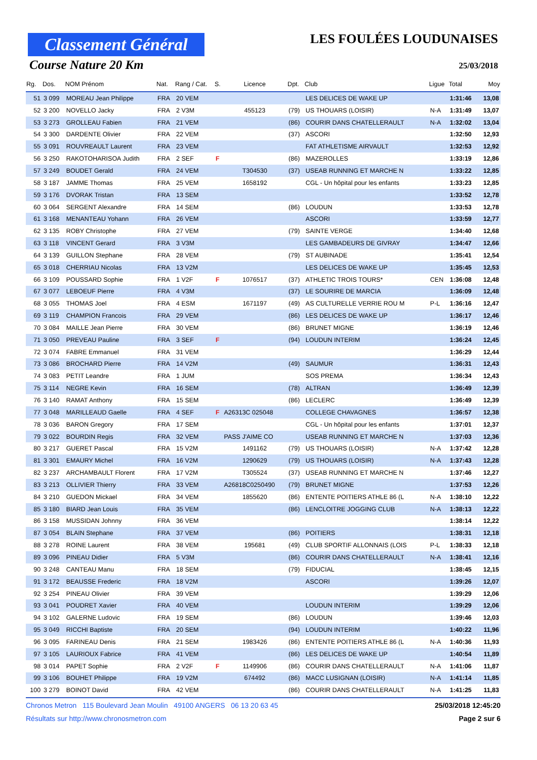Classement Général
LES FOULÉES LOUDUNAISES
Course Nature 20 Km 25/03/2018
| Rg. | Dos. | NOM Prénom | Nat. | Rang / Cat. | S. | Licence | Dpt. | Club | Ligue | Total | Moy |
| --- | --- | --- | --- | --- | --- | --- | --- | --- | --- | --- | --- |
| 51 | 3 099 | MOREAU Jean Philippe | FRA | 20 VEM | | | | LES DELICES DE WAKE UP | | 1:31:46 | 13,08 |
| 52 | 3 200 | NOVELLO Jacky | FRA | 2 V3M | | 455123 | (79) | US THOUARS (LOISIR) | N-A | 1:31:49 | 13,07 |
| 53 | 3 273 | GROLLEAU Fabien | FRA | 21 VEM | | | (86) | COURIR DANS CHATELLERAULT | N-A | 1:32:02 | 13,04 |
| 54 | 3 300 | DARDENTE Olivier | FRA | 22 VEM | | | (37) | ASCORI | | 1:32:50 | 12,93 |
| 55 | 3 091 | ROUVREAULT Laurent | FRA | 23 VEM | | | | FAT ATHLETISME AIRVAULT | | 1:32:53 | 12,92 |
| 56 | 3 250 | RAKOTOHARISOA Judith | FRA | 2 SEF | F | | (86) | MAZEROLLES | | 1:33:19 | 12,86 |
| 57 | 3 249 | BOUDET Gerald | FRA | 24 VEM | | T304530 | (37) | USEAB RUNNING ET MARCHE N | | 1:33:22 | 12,85 |
| 58 | 3 187 | JAMME Thomas | FRA | 25 VEM | | 1658192 | | CGL - Un hôpital pour les enfants | | 1:33:23 | 12,85 |
| 59 | 3 176 | DVORAK Tristan | FRA | 13 SEM | | | | | | 1:33:52 | 12,78 |
| 60 | 3 064 | SERGENT Alexandre | FRA | 14 SEM | | | (86) | LOUDUN | | 1:33:53 | 12,78 |
| 61 | 3 168 | MENANTEAU Yohann | FRA | 26 VEM | | | | ASCORI | | 1:33:59 | 12,77 |
| 62 | 3 135 | ROBY Christophe | FRA | 27 VEM | | | (79) | SAINTE VERGE | | 1:34:40 | 12,68 |
| 63 | 3 118 | VINCENT Gerard | FRA | 3 V3M | | | | LES GAMBADEURS DE GIVRAY | | 1:34:47 | 12,66 |
| 64 | 3 139 | GUILLON Stephane | FRA | 28 VEM | | | (79) | ST AUBINADE | | 1:35:41 | 12,54 |
| 65 | 3 018 | CHERRIAU Nicolas | FRA | 13 V2M | | | | LES DELICES DE WAKE UP | | 1:35:45 | 12,53 |
| 66 | 3 109 | POUSSARD Sophie | FRA | 1 V2F | F | 1076517 | (37) | ATHLETIC TROIS TOURS* | CEN | 1:36:08 | 12,48 |
| 67 | 3 077 | LEBOEUF Pierre | FRA | 4 V3M | | | (37) | LE SOURIRE DE MARCIA | | 1:36:09 | 12,48 |
| 68 | 3 055 | THOMAS Joel | FRA | 4 ESM | | 1671197 | (49) | AS CULTURELLE VERRIE ROU M | P-L | 1:36:16 | 12,47 |
| 69 | 3 119 | CHAMPION Francois | FRA | 29 VEM | | | (86) | LES DELICES DE WAKE UP | | 1:36:17 | 12,46 |
| 70 | 3 084 | MAILLE Jean Pierre | FRA | 30 VEM | | | (86) | BRUNET MIGNE | | 1:36:19 | 12,46 |
| 71 | 3 050 | PREVEAU Pauline | FRA | 3 SEF | F | | (94) | LOUDUN INTERIM | | 1:36:24 | 12,45 |
| 72 | 3 074 | FABRE Emmanuel | FRA | 31 VEM | | | | | | 1:36:29 | 12,44 |
| 73 | 3 086 | BROCHARD Pierre | FRA | 14 V2M | | | (49) | SAUMUR | | 1:36:31 | 12,43 |
| 74 | 3 083 | PETIT Leandre | FRA | 1 JUM | | | | SOS PREMA | | 1:36:34 | 12,43 |
| 75 | 3 114 | NEGRE Kevin | FRA | 16 SEM | | | (78) | ALTRAN | | 1:36:49 | 12,39 |
| 76 | 3 140 | RAMAT Anthony | FRA | 15 SEM | | | (86) | LECLERC | | 1:36:49 | 12,39 |
| 77 | 3 048 | MARILLEAUD Gaelle | FRA | 4 SEF | F | A26313C 025048 | | COLLEGE CHAVAGNES | | 1:36:57 | 12,38 |
| 78 | 3 036 | BARON Gregory | FRA | 17 SEM | | | | CGL - Un hôpital pour les enfants | | 1:37:01 | 12,37 |
| 79 | 3 022 | BOURDIN Regis | FRA | 32 VEM | | PASS J'AIME CO | | USEAB RUNNING ET MARCHE N | | 1:37:03 | 12,36 |
| 80 | 3 217 | GUERET Pascal | FRA | 15 V2M | | 1491162 | (79) | US THOUARS (LOISIR) | N-A | 1:37:42 | 12,28 |
| 81 | 3 301 | EMAURY Michel | FRA | 16 V2M | | 1290629 | (79) | US THOUARS (LOISIR) | N-A | 1:37:43 | 12,28 |
| 82 | 3 237 | ARCHAMBAULT Florent | FRA | 17 V2M | | T305524 | (37) | USEAB RUNNING ET MARCHE N | | 1:37:46 | 12,27 |
| 83 | 3 213 | OLLIVIER Thierry | FRA | 33 VEM | | A26818C0250490 | (79) | BRUNET MIGNE | | 1:37:53 | 12,26 |
| 84 | 3 210 | GUEDON Mickael | FRA | 34 VEM | | 1855620 | (86) | ENTENTE POITIERS ATHLE 86 (L | N-A | 1:38:10 | 12,22 |
| 85 | 3 180 | BIARD Jean Louis | FRA | 35 VEM | | | (86) | LENCLOITRE JOGGING CLUB | N-A | 1:38:13 | 12,22 |
| 86 | 3 158 | MUSSIDAN Johnny | FRA | 36 VEM | | | | | | 1:38:14 | 12,22 |
| 87 | 3 054 | BLAIN Stephane | FRA | 37 VEM | | | (86) | POITIERS | | 1:38:31 | 12,18 |
| 88 | 3 278 | ROINE Laurent | FRA | 38 VEM | | 195681 | (49) | CLUB SPORTIF ALLONNAIS (LOIS | P-L | 1:38:33 | 12,18 |
| 89 | 3 096 | PINEAU Didier | FRA | 5 V3M | | | (86) | COURIR DANS CHATELLERAULT | N-A | 1:38:41 | 12,16 |
| 90 | 3 248 | CANTEAU Manu | FRA | 18 SEM | | | (79) | FIDUCIAL | | 1:38:45 | 12,15 |
| 91 | 3 172 | BEAUSSE Frederic | FRA | 18 V2M | | | | ASCORI | | 1:39:26 | 12,07 |
| 92 | 3 254 | PINEAU Olivier | FRA | 39 VEM | | | | | | 1:39:29 | 12,06 |
| 93 | 3 041 | POUDRET Xavier | FRA | 40 VEM | | | | LOUDUN INTERIM | | 1:39:29 | 12,06 |
| 94 | 3 102 | GALERNE Ludovic | FRA | 19 SEM | | | (86) | LOUDUN | | 1:39:46 | 12,03 |
| 95 | 3 049 | RICCHI Baptiste | FRA | 20 SEM | | | (94) | LOUDUN INTERIM | | 1:40:22 | 11,96 |
| 96 | 3 095 | FARINEAU Denis | FRA | 21 SEM | | 1983426 | (86) | ENTENTE POITIERS ATHLE 86 (L | N-A | 1:40:36 | 11,93 |
| 97 | 3 105 | LAURIOUX Fabrice | FRA | 41 VEM | | | (86) | LES DELICES DE WAKE UP | | 1:40:54 | 11,89 |
| 98 | 3 014 | PAPET Sophie | FRA | 2 V2F | F | 1149906 | (86) | COURIR DANS CHATELLERAULT | N-A | 1:41:06 | 11,87 |
| 99 | 3 106 | BOUHET Philippe | FRA | 19 V2M | | 674492 | (86) | MACC LUSIGNAN (LOISIR) | N-A | 1:41:14 | 11,85 |
| 100 | 3 279 | BOINOT David | FRA | 42 VEM | | | (86) | COURIR DANS CHATELLERAULT | N-A | 1:41:25 | 11,83 |
Chronos Metron 115 Boulevard Jean Moulin 49100 ANGERS 06 13 20 63 45 25/03/2018 12:45:20
Résultats sur http://www.chronosmetron.com Page 2 sur 6